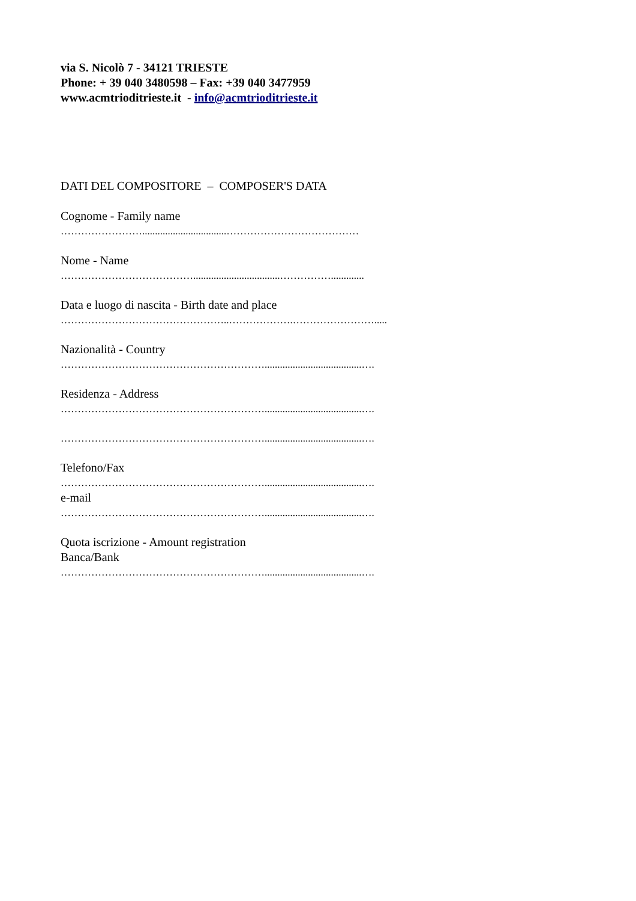via S. Nicolò 7 - 34121 TRIESTE
Phone: + 39 040 3480598 – Fax: +39 040 3477959
www.acmtrioditrieste.it - info@acmtrioditrieste.it
DATI DEL COMPOSITORE – COMPOSER'S DATA
Cognome - Family name
…………………….................................…………………………………
Nome - Name
…………………………………..................................…………….............
Data e luogo di nascita - Birth date and place
…………………………………………..……………….…………………….....
Nazionalità - Country
……………………………………………………......................................….
Residenza - Address
……………………………………………………......................................….
……………………………………………………......................................….
Telefono/Fax
……………………………………………………......................................….
e-mail
……………………………………………………......................................….
Quota iscrizione - Amount registration
Banca/Bank
……………………………………………………......................................….